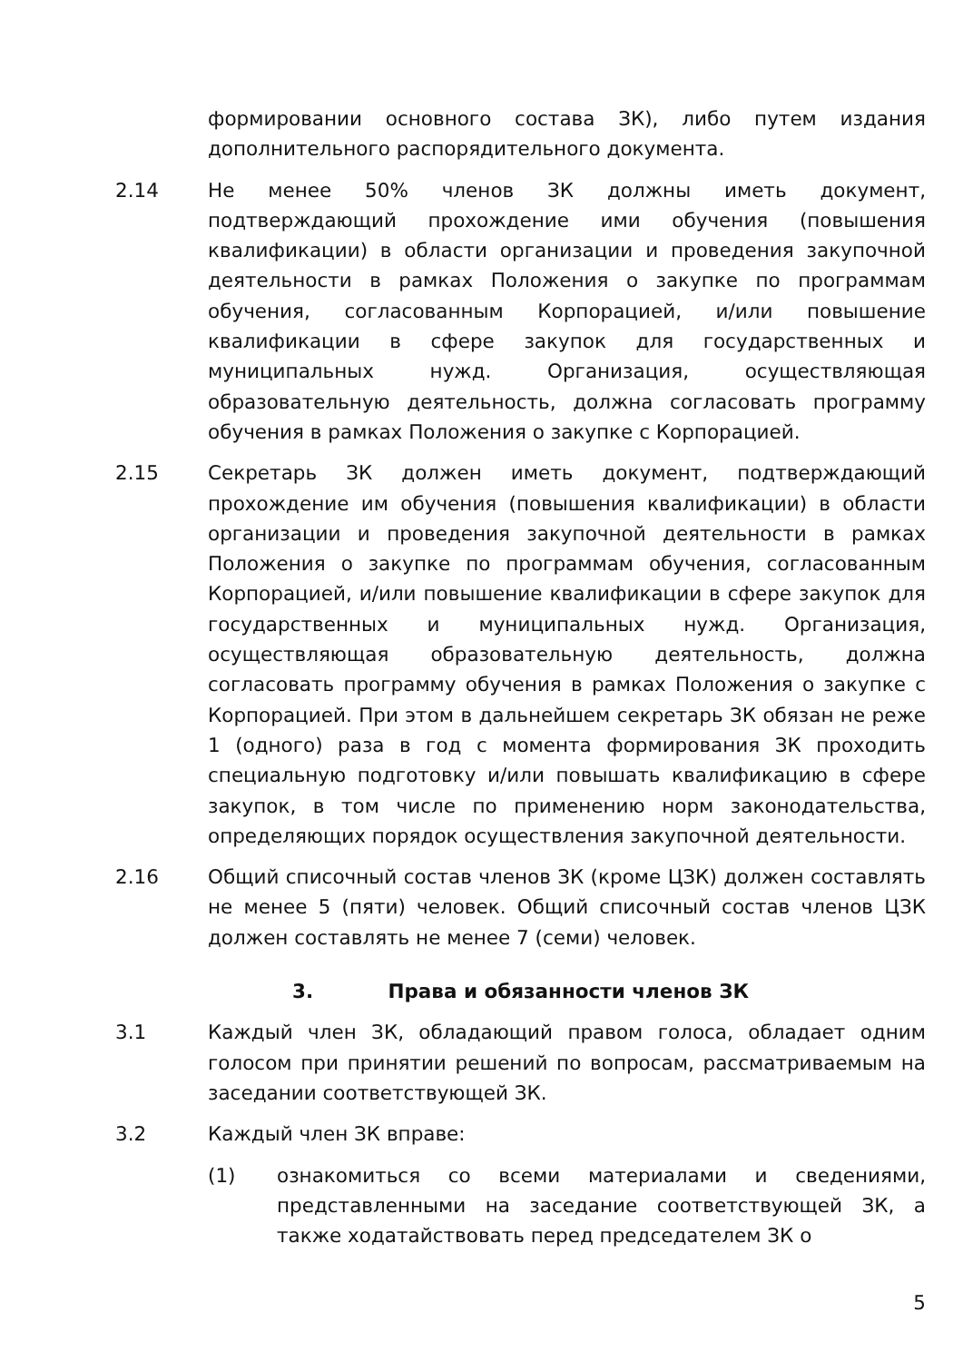формировании основного состава ЗК), либо путем издания дополнительного распорядительного документа.
2.14 Не менее 50% членов ЗК должны иметь документ, подтверждающий прохождение ими обучения (повышения квалификации) в области организации и проведения закупочной деятельности в рамках Положения о закупке по программам обучения, согласованным Корпорацией, и/или повышение квалификации в сфере закупок для государственных и муниципальных нужд. Организация, осуществляющая образовательную деятельность, должна согласовать программу обучения в рамках Положения о закупке с Корпорацией.
2.15 Секретарь ЗК должен иметь документ, подтверждающий прохождение им обучения (повышения квалификации) в области организации и проведения закупочной деятельности в рамках Положения о закупке по программам обучения, согласованным Корпорацией, и/или повышение квалификации в сфере закупок для государственных и муниципальных нужд. Организация, осуществляющая образовательную деятельность, должна согласовать программу обучения в рамках Положения о закупке с Корпорацией. При этом в дальнейшем секретарь ЗК обязан не реже 1 (одного) раза в год с момента формирования ЗК проходить специальную подготовку и/или повышать квалификацию в сфере закупок, в том числе по применению норм законодательства, определяющих порядок осуществления закупочной деятельности.
2.16 Общий списочный состав членов ЗК (кроме ЦЗК) должен составлять не менее 5 (пяти) человек. Общий списочный состав членов ЦЗК должен составлять не менее 7 (семи) человек.
3. Права и обязанности членов ЗК
3.1 Каждый член ЗК, обладающий правом голоса, обладает одним голосом при принятии решений по вопросам, рассматриваемым на заседании соответствующей ЗК.
3.2 Каждый член ЗК вправе:
(1) ознакомиться со всеми материалами и сведениями, представленными на заседание соответствующей ЗК, а также ходатайствовать перед председателем ЗК о
5